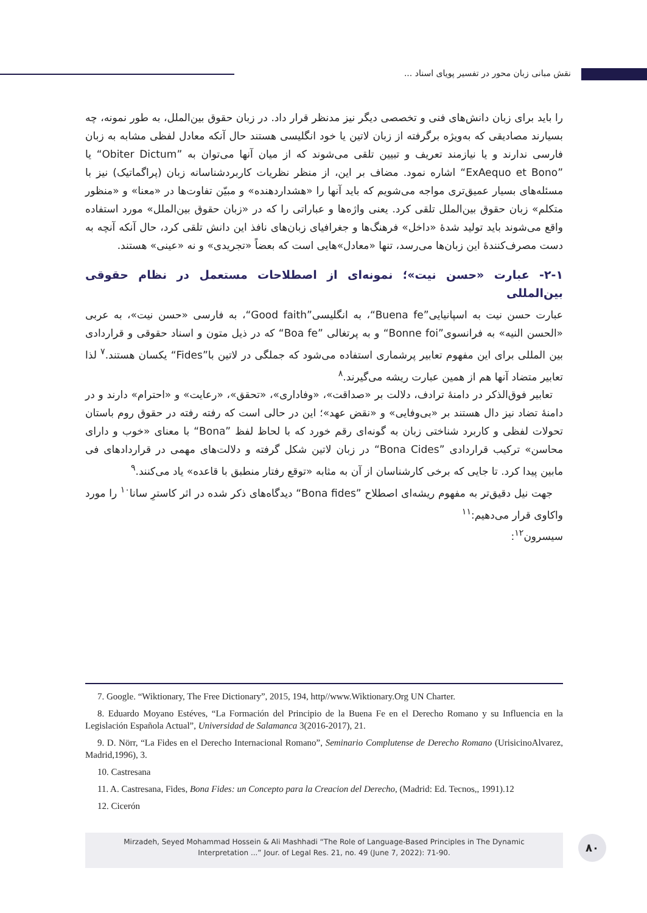نقش مبانی زبان محور در تفسیر پویای اسناد ...
را باید برای زبان دانش‌های فنی و تخصصی دیگر نیز مدنظر قرار داد. در زبان حقوق بین‌الملل، به طور نمونه، چه بسیارند مصادیقی که به‌ویژه برگرفته از زبان لاتین یا خود انگلیسی هستند حال آنکه معادل لفظی مشابه به زبان فارسی ندارند و یا نیازمند تعریف و تبیین تلقی می‌شوند که از میان آنها می‌توان به ”Obiter Dictum“ یا ”ExAequo et Bono“ اشاره نمود. مضاف بر این، از منظر نظریات کاربردشناسانه زبان (پراگماتیک) نیز با مسئله‌های بسیار عمیق‌تری مواجه می‌شویم که باید آنها را «هشداردهنده» و مبیّن تفاوت‌ها در «معنا» و «منظور متکلم» زبان حقوق بین‌الملل تلقی کرد. یعنی واژه‌ها و عباراتی را که در «زبان حقوق بین‌الملل» مورد استفاده واقع می‌شوند باید تولید شدهٔ «داخل» فرهنگ‌ها و جغرافیای زبان‌های نافذ این دانش تلقی کرد، حال آنکه آنچه به دست مصرف‌کنندهٔ این زبان‌ها می‌رسد، تنها «معادل»هایی است که بعضاً «تجریدی» و نه «عینی» هستند.
۲-۱- عبارت «حسن نیت»؛ نمونه‌ای از اصطلاحات مستعمل در نظام حقوقی بین‌المللی
عبارت حسن نیت به اسپانیایی”Buena fe“، به انگلیسی”Good faith“، به فارسی «حسن نیت»، به عربی «الحسن النیه» به فرانسوی”Bonne foi“ و به پرتغالی ”Boa fe“ که در ذیل متون و اسناد حقوقی و قراردادی بین المللی برای این مفهوم تعابیر پرشماری استفاده می‌شود که جملگی در لاتین با”Fides“ یکسان هستند.<sup>۷</sup> لذا تعابیر متضاد آنها هم از همین عبارت ریشه می‌گیرند.<sup>۸</sup>
تعابیر فوق‌الذکر در دامنهٔ ترادف، دلالت بر «صداقت»، «وفاداری»، «تحقق»، «رعایت» و «احترام» دارند و در دامنهٔ تضاد نیز دال هستند بر «بی‌وفایی» و «نقض عهد»؛ این در حالی است که رفته رفته در حقوق روم باستان تحولات لفظی و کاربرد شناختی زبان به گونه‌ای رقم خورد که با لحاظ لفظ ”Bona“ با معنای «خوب و دارای محاسن» ترکیب قراردادی ”Bona Cides“ در زبان لاتین شکل گرفته و دلالت‌های مهمی در قراردادهای فی مابین پیدا کرد. تا جایی که برخی کارشناسان از آن به مثابه «توقع رفتار منطبق با قاعده» یاد می‌کنند.<sup>۹</sup>
جهت نیل دقیق‌تر به مفهوم ریشه‌ای اصطلاح ”Bona fides“ دیدگاه‌های ذکر شده در اثر کاسترِ سانا<sup>۱۰</sup> را مورد واکاوی قرار می‌دهیم:<sup>۱۱</sup>
سیسرون<sup>۱۲</sup>:
7. Google. “Wiktionary, The Free Dictionary”, 2015, 194, http//www.Wiktionary.Org UN Charter.
8. Eduardo Moyano Estéves, “La Formación del Principio de la Buena Fe en el Derecho Romano y su Influencia en la Legislación Española Actual”, Universidad de Salamanca 3(2016-2017), 21.
9. D. Nörr, “La Fides en el Derecho Internacional Romano”, Seminario Complutense de Derecho Romano (UrisicinoAlvarez, Madrid,1996), 3.
10. Castresana
11. A. Castresana, Fides, Bona Fides: un Concepto para la Creacion del Derecho, (Madrid: Ed. Tecnos,, 1991).12
12. Cicerón
Mirzadeh, Seyed Mohammad Hossein & Ali Mashhadi “The Role of Language-Based Principles in The Dynamic
Interpretation ...” Jour. of Legal Res. 21, no. 49 (June 7, 2022): 71-90.
۸۰